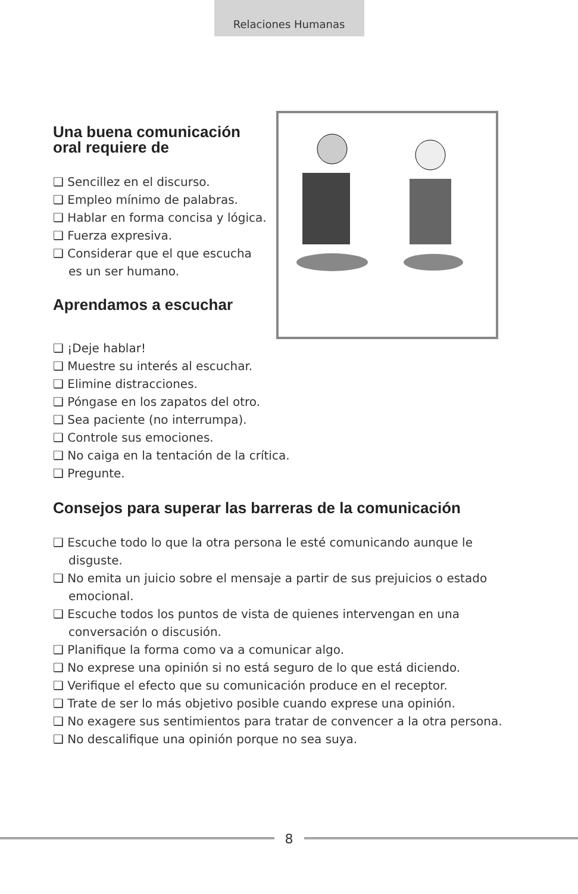Relaciones Humanas
Una buena comunicación oral requiere de
❑ Sencillez en el discurso.
❑ Empleo mínimo de palabras.
❑ Hablar en forma concisa y lógica.
❑ Fuerza expresiva.
❑ Considerar que el que escucha es un ser humano.
Aprendamos a escuchar
❑ ¡Deje hablar!
❑ Muestre su interés al escuchar.
❑ Elimine distracciones.
❑ Póngase en los zapatos del otro.
❑ Sea paciente (no interrumpa).
❑ Controle sus emociones.
❑ No caiga en la tentación de la crítica.
❑ Pregunte.
Consejos para superar las barreras de la comunicación
❑ Escuche todo lo que la otra persona le esté comunicando aunque le disguste.
❑ No emita un juicio sobre el mensaje a partir de sus prejuicios o estado emocional.
❑ Escuche todos los puntos de vista de quienes intervengan en una conversación o discusión.
❑ Planifique la forma como va a comunicar algo.
❑ No exprese una opinión si no está seguro de lo que está diciendo.
❑ Verifique el efecto que su comunicación produce en el receptor.
❑ Trate de ser lo más objetivo posible cuando exprese una opinión.
❑ No exagere sus sentimientos para tratar de convencer a la otra persona.
❑ No descalifique una opinión porque no sea suya.
8